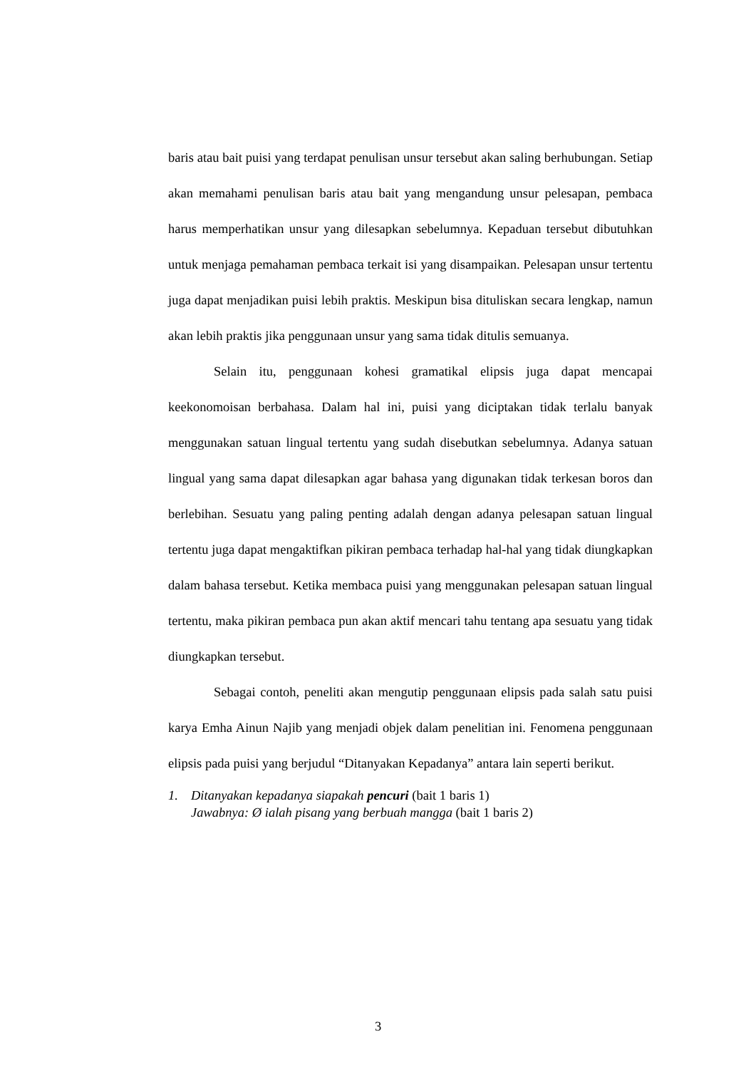baris atau bait puisi yang terdapat penulisan unsur tersebut akan saling berhubungan. Setiap akan memahami penulisan baris atau bait yang mengandung unsur pelesapan, pembaca harus memperhatikan unsur yang dilesapkan sebelumnya. Kepaduan tersebut dibutuhkan untuk menjaga pemahaman pembaca terkait isi yang disampaikan. Pelesapan unsur tertentu juga dapat menjadikan puisi lebih praktis. Meskipun bisa dituliskan secara lengkap, namun akan lebih praktis jika penggunaan unsur yang sama tidak ditulis semuanya.
Selain itu, penggunaan kohesi gramatikal elipsis juga dapat mencapai keekonomoisan berbahasa. Dalam hal ini, puisi yang diciptakan tidak terlalu banyak menggunakan satuan lingual tertentu yang sudah disebutkan sebelumnya. Adanya satuan lingual yang sama dapat dilesapkan agar bahasa yang digunakan tidak terkesan boros dan berlebihan. Sesuatu yang paling penting adalah dengan adanya pelesapan satuan lingual tertentu juga dapat mengaktifkan pikiran pembaca terhadap hal-hal yang tidak diungkapkan dalam bahasa tersebut. Ketika membaca puisi yang menggunakan pelesapan satuan lingual tertentu, maka pikiran pembaca pun akan aktif mencari tahu tentang apa sesuatu yang tidak diungkapkan tersebut.
Sebagai contoh, peneliti akan mengutip penggunaan elipsis pada salah satu puisi karya Emha Ainun Najib yang menjadi objek dalam penelitian ini. Fenomena penggunaan elipsis pada puisi yang berjudul “Ditanyakan Kepadanya” antara lain seperti berikut.
1. Ditanyakan kepadanya siapakah pencuri (bait 1 baris 1)
Jawabnya: Ø ialah pisang yang berbuah mangga (bait 1 baris 2)
3